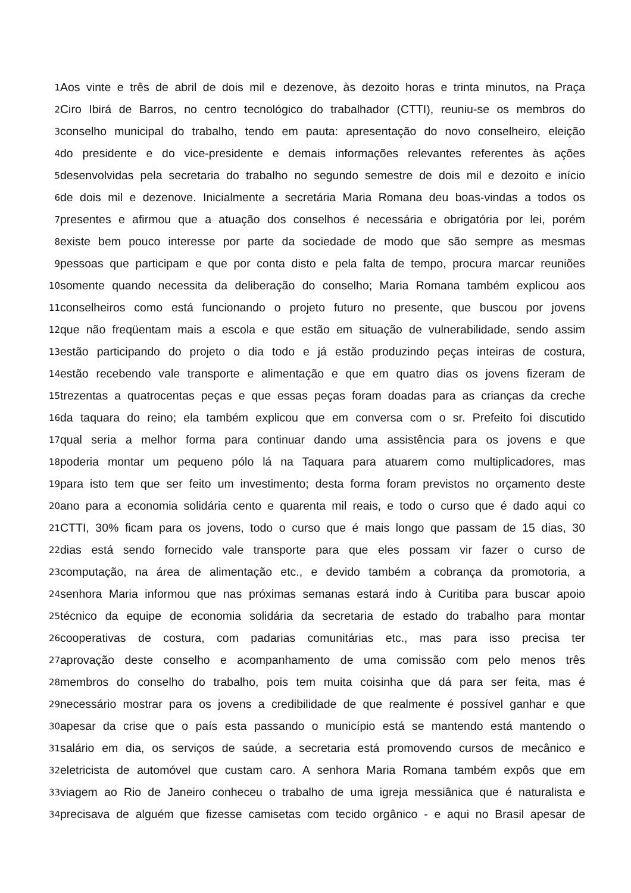1 Aos vinte e três de abril de dois mil e dezenove, às dezoito horas e trinta minutos, na Praça
2 Ciro Ibirá de Barros, no centro tecnológico do trabalhador (CTTI), reuniu-se os membros do
3 conselho municipal do trabalho, tendo em pauta: apresentação do novo conselheiro, eleição
4 do presidente e do vice-presidente e demais informações relevantes referentes às ações
5 desenvolvidas pela secretaria do trabalho no segundo semestre de dois mil e dezoito e início
6 de dois mil e dezenove. Inicialmente a secretária Maria Romana deu boas-vindas a todos os
7 presentes e afirmou que a atuação dos conselhos é necessária e obrigatória por lei, porém
8 existe bem pouco interesse por parte da sociedade de modo que são sempre as mesmas
9 pessoas que participam e que por conta disto e pela falta de tempo, procura marcar reuniões
10 somente quando necessita da deliberação do conselho; Maria Romana também explicou aos
11 conselheiros como está funcionando o projeto futuro no presente, que buscou por jovens
12 que não freqüentam mais a escola e que estão em situação de vulnerabilidade, sendo assim
13 estão participando do projeto o dia todo e já estão produzindo peças inteiras de costura,
14 estão recebendo vale transporte e alimentação e que em quatro dias os jovens fizeram de
15 trezentas a quatrocentas peças e que essas peças foram doadas para as crianças da creche
16 da taquara do reino; ela também explicou que em conversa com o sr. Prefeito foi discutido
17 qual seria a melhor forma para continuar dando uma assistência para os jovens e que
18 poderia montar um pequeno pólo lá na Taquara para atuarem como multiplicadores, mas
19 para isto tem que ser feito um investimento; desta forma foram previstos no orçamento deste
20 ano para a economia solidária cento e quarenta mil reais, e todo o curso que é dado aqui co
21 CTTI, 30% ficam para os jovens, todo o curso que é mais longo que passam de 15 dias, 30
22 dias está sendo fornecido vale transporte para que eles possam vir fazer o curso de
23 computação, na área de alimentação etc., e devido também a cobrança da promotoria, a
24 senhora Maria informou que nas próximas semanas estará indo à Curitiba para buscar apoio
25 técnico da equipe de economia solidária da secretaria de estado do trabalho para montar
26 cooperativas de costura, com padarias comunitárias etc., mas para isso precisa ter
27 aprovação deste conselho e acompanhamento de uma comissão com pelo menos três
28 membros do conselho do trabalho, pois tem muita coisinha que dá para ser feita, mas é
29 necessário mostrar para os jovens a credibilidade de que realmente é possível ganhar e que
30 apesar da crise que o país esta passando o município está se mantendo está mantendo o
31 salário em dia, os serviços de saúde, a secretaria está promovendo cursos de mecânico e
32 eletricista de automóvel que custam caro. A senhora Maria Romana também expôs que em
33 viagem ao Rio de Janeiro conheceu o trabalho de uma igreja messiânica que é naturalista e
34 precisava de alguém que fizesse camisetas com tecido orgânico - e aqui no Brasil apesar de